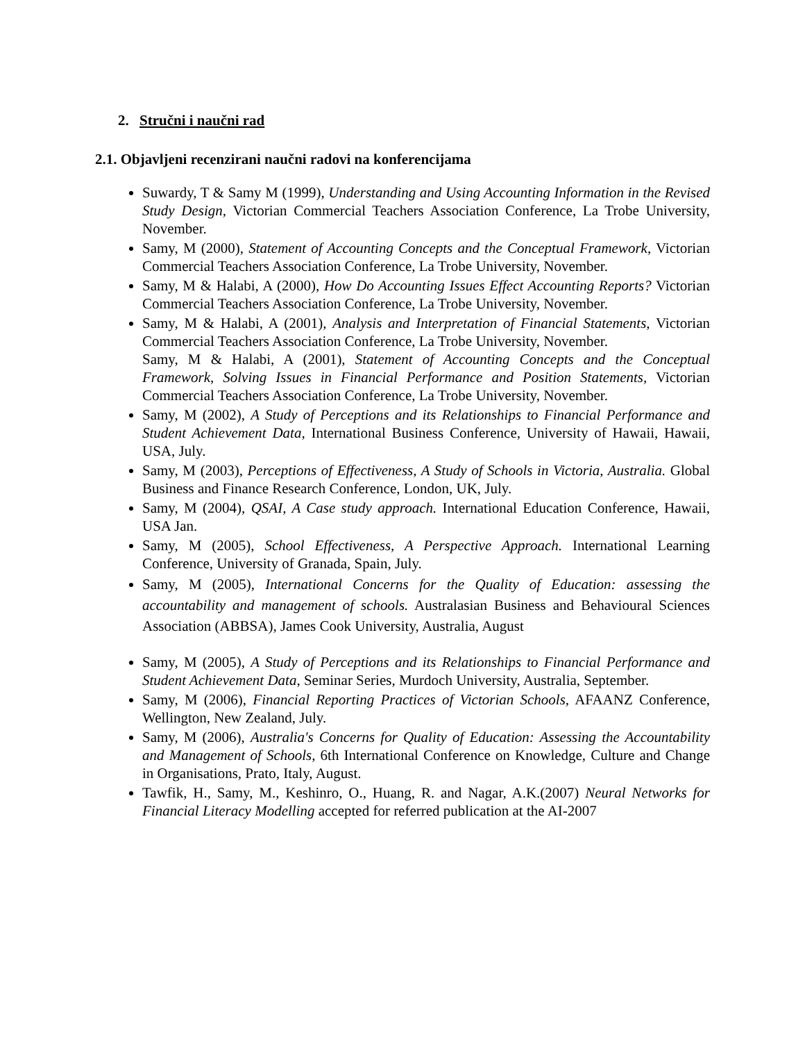2. Stručni i naučni rad
2.1. Objavljeni recenzirani naučni radovi na konferencijama
Suwardy, T & Samy M (1999), Understanding and Using Accounting Information in the Revised Study Design, Victorian Commercial Teachers Association Conference, La Trobe University, November.
Samy, M (2000), Statement of Accounting Concepts and the Conceptual Framework, Victorian Commercial Teachers Association Conference, La Trobe University, November.
Samy, M & Halabi, A (2000), How Do Accounting Issues Effect Accounting Reports? Victorian Commercial Teachers Association Conference, La Trobe University, November.
Samy, M & Halabi, A (2001), Analysis and Interpretation of Financial Statements, Victorian Commercial Teachers Association Conference, La Trobe University, November.
Samy, M & Halabi, A (2001), Statement of Accounting Concepts and the Conceptual Framework, Solving Issues in Financial Performance and Position Statements, Victorian Commercial Teachers Association Conference, La Trobe University, November.
Samy, M (2002), A Study of Perceptions and its Relationships to Financial Performance and Student Achievement Data, International Business Conference, University of Hawaii, Hawaii, USA, July.
Samy, M (2003), Perceptions of Effectiveness, A Study of Schools in Victoria, Australia. Global Business and Finance Research Conference, London, UK, July.
Samy, M (2004), QSAI, A Case study approach. International Education Conference, Hawaii, USA Jan.
Samy, M (2005), School Effectiveness, A Perspective Approach. International Learning Conference, University of Granada, Spain, July.
Samy, M (2005), International Concerns for the Quality of Education: assessing the accountability and management of schools. Australasian Business and Behavioural Sciences Association (ABBSA), James Cook University, Australia, August
Samy, M (2005), A Study of Perceptions and its Relationships to Financial Performance and Student Achievement Data, Seminar Series, Murdoch University, Australia, September.
Samy, M (2006), Financial Reporting Practices of Victorian Schools, AFAANZ Conference, Wellington, New Zealand, July.
Samy, M (2006), Australia's Concerns for Quality of Education: Assessing the Accountability and Management of Schools, 6th International Conference on Knowledge, Culture and Change in Organisations, Prato, Italy, August.
Tawfik, H., Samy, M., Keshinro, O., Huang, R. and Nagar, A.K.(2007) Neural Networks for Financial Literacy Modelling accepted for referred publication at the AI-2007